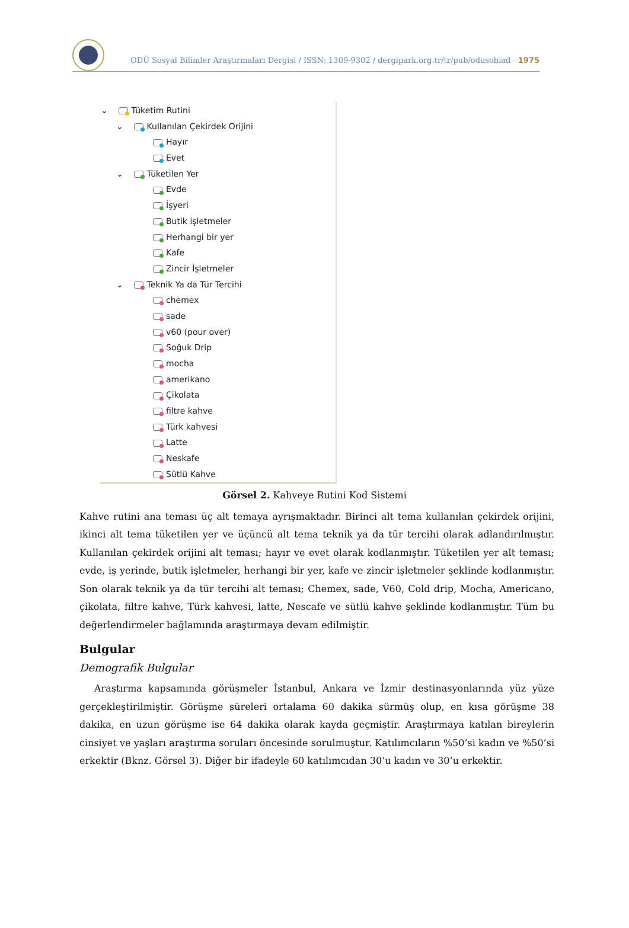ODÜ Sosyal Bilimler Araştırmaları Dergisi / ISSN: 1309-9302 / dergipark.org.tr/tr/pub/odusobiad · 1975
⌄ Tüketim Rutini
⌄ Kullanılan Çekirdek Orijini
Hayır
Evet
⌄ Tüketilen Yer
Evde
İşyeri
Butik işletmeler
Herhangi bir yer
Kafe
Zincir İşletmeler
⌄ Teknik Ya da Tür Tercihi
chemex
sade
v60 (pour over)
Soğuk Drip
mocha
amerikano
Çikolata
filtre kahve
Türk kahvesi
Latte
Neskafe
Sütlü Kahve
Görsel 2. Kahveye Rutini Kod Sistemi
Kahve rutini ana teması üç alt temaya ayrışmaktadır. Birinci alt tema kullanılan çekirdek orijini, ikinci alt tema tüketilen yer ve üçüncü alt tema teknik ya da tür tercihi olarak adlandırılmıştır. Kullanılan çekirdek orijini alt teması; hayır ve evet olarak kodlanmıştır. Tüketilen yer alt teması; evde, iş yerinde, butik işletmeler, herhangi bir yer, kafe ve zincir işletmeler şeklinde kodlanmıştır. Son olarak teknik ya da tür tercihi alt teması; Chemex, sade, V60, Cold drip, Mocha, Americano, çikolata, filtre kahve, Türk kahvesi, latte, Nescafe ve sütlü kahve şeklinde kodlanmıştır. Tüm bu değerlendirmeler bağlamında araştırmaya devam edilmiştir.
Bulgular
Demografik Bulgular
Araştırma kapsamında görüşmeler İstanbul, Ankara ve İzmir destinasyonlarında yüz yüze gerçekleştirilmiştir. Görüşme süreleri ortalama 60 dakika sürmüş olup, en kısa görüşme 38 dakika, en uzun görüşme ise 64 dakika olarak kayda geçmiştir. Araştırmaya katılan bireylerin cinsiyet ve yaşları araştırma soruları öncesinde sorulmuştur. Katılımcıların %50’si kadın ve %50’si erkektir (Bknz. Görsel 3). Diğer bir ifadeyle 60 katılımcıdan 30’u kadın ve 30’u erkektir.